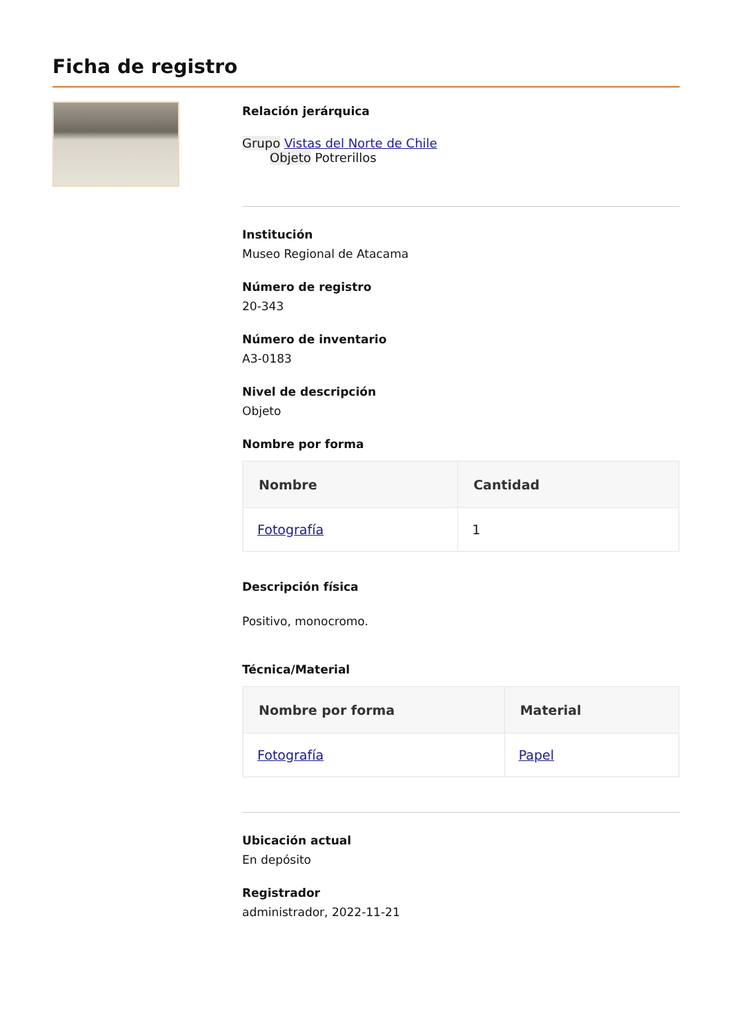Ficha de registro
Relación jerárquica
Grupo Vistas del Norte de Chile
Objeto Potrerillos
Institución
Museo Regional de Atacama
Número de registro
20-343
Número de inventario
A3-0183
Nivel de descripción
Objeto
Nombre por forma
| Nombre | Cantidad |
| --- | --- |
| Fotografía | 1 |
Descripción física
Positivo, monocromo.
Técnica/Material
| Nombre por forma | Material |
| --- | --- |
| Fotografía | Papel |
Ubicación actual
En depósito
Registrador
administrador, 2022-11-21